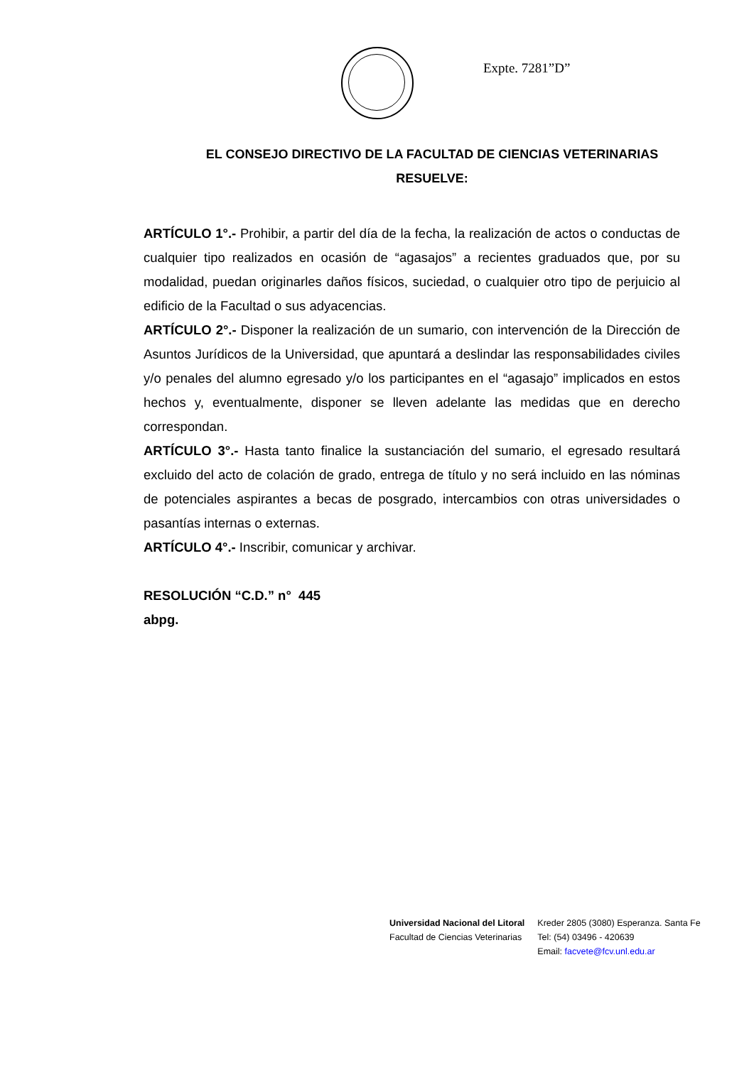Expte. 7281”D”
EL CONSEJO DIRECTIVO DE LA FACULTAD DE CIENCIAS VETERINARIAS
RESUELVE:
ARTÍCULO 1°.- Prohibir, a partir del día de la fecha, la realización de actos o conductas de cualquier tipo realizados en ocasión de “agasajos” a recientes graduados que, por su modalidad, puedan originarles daños físicos, suciedad, o cualquier otro tipo de perjuicio al edificio de la Facultad o sus adyacencias.
ARTÍCULO 2°.- Disponer la realización de un sumario, con intervención de la Dirección de Asuntos Jurídicos de la Universidad, que apuntará a deslindar las responsabilidades civiles y/o penales del alumno egresado y/o los participantes en el “agasajo” implicados en estos hechos y, eventualmente, disponer se lleven adelante las medidas que en derecho correspondan.
ARTÍCULO 3°.- Hasta tanto finalice la sustanciación del sumario, el egresado resultará excluido del acto de colación de grado, entrega de título y no será incluido en las nóminas de potenciales aspirantes a becas de posgrado, intercambios con otras universidades o pasantías internas o externas.
ARTÍCULO 4°.- Inscribir, comunicar y archivar.
RESOLUCIÓN “C.D.” n° 445
abpg.
Universidad Nacional del Litoral
Facultad de Ciencias Veterinarias
Kreder 2805 (3080) Esperanza. Santa Fe
Tel: (54) 03496 - 420639
Email: facvete@fcv.unl.edu.ar